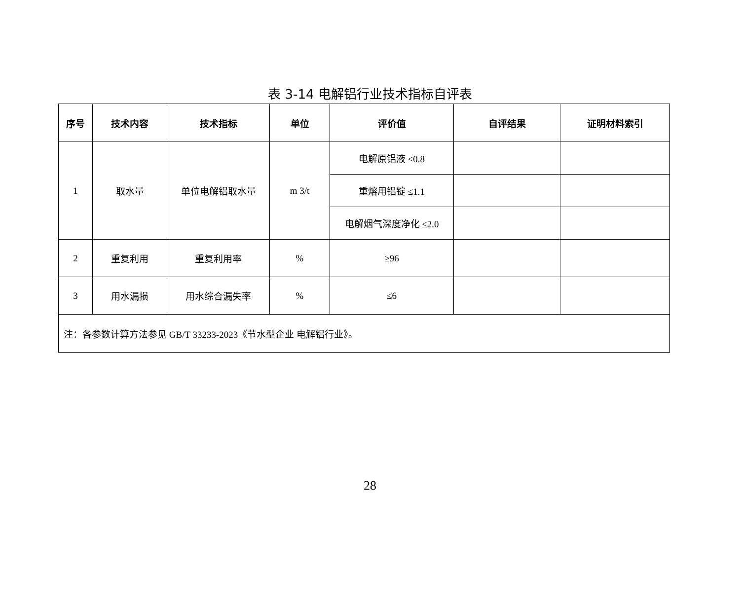表 3-14 电解铝行业技术指标自评表
| 序号 | 技术内容 | 技术指标 | 单位 | 评价值 | 自评结果 | 证明材料索引 |
| --- | --- | --- | --- | --- | --- | --- |
| 1 | 取水量 | 单位电解铝取水量 | m 3/t | 电解原铝液 ≤0.8 | | |
| | | | | 重熔用铝锭 ≤1.1 | | |
| | | | | 电解烟气深度净化 ≤2.0 | | |
| 2 | 重复利用 | 重复利用率 | % | ≥96 | | |
| 3 | 用水漏损 | 用水综合漏失率 | % | ≤6 | | |
| 注：各参数计算方法参见 GB/T 33233-2023《节水型企业 电解铝行业》。 | | | | | | |
28